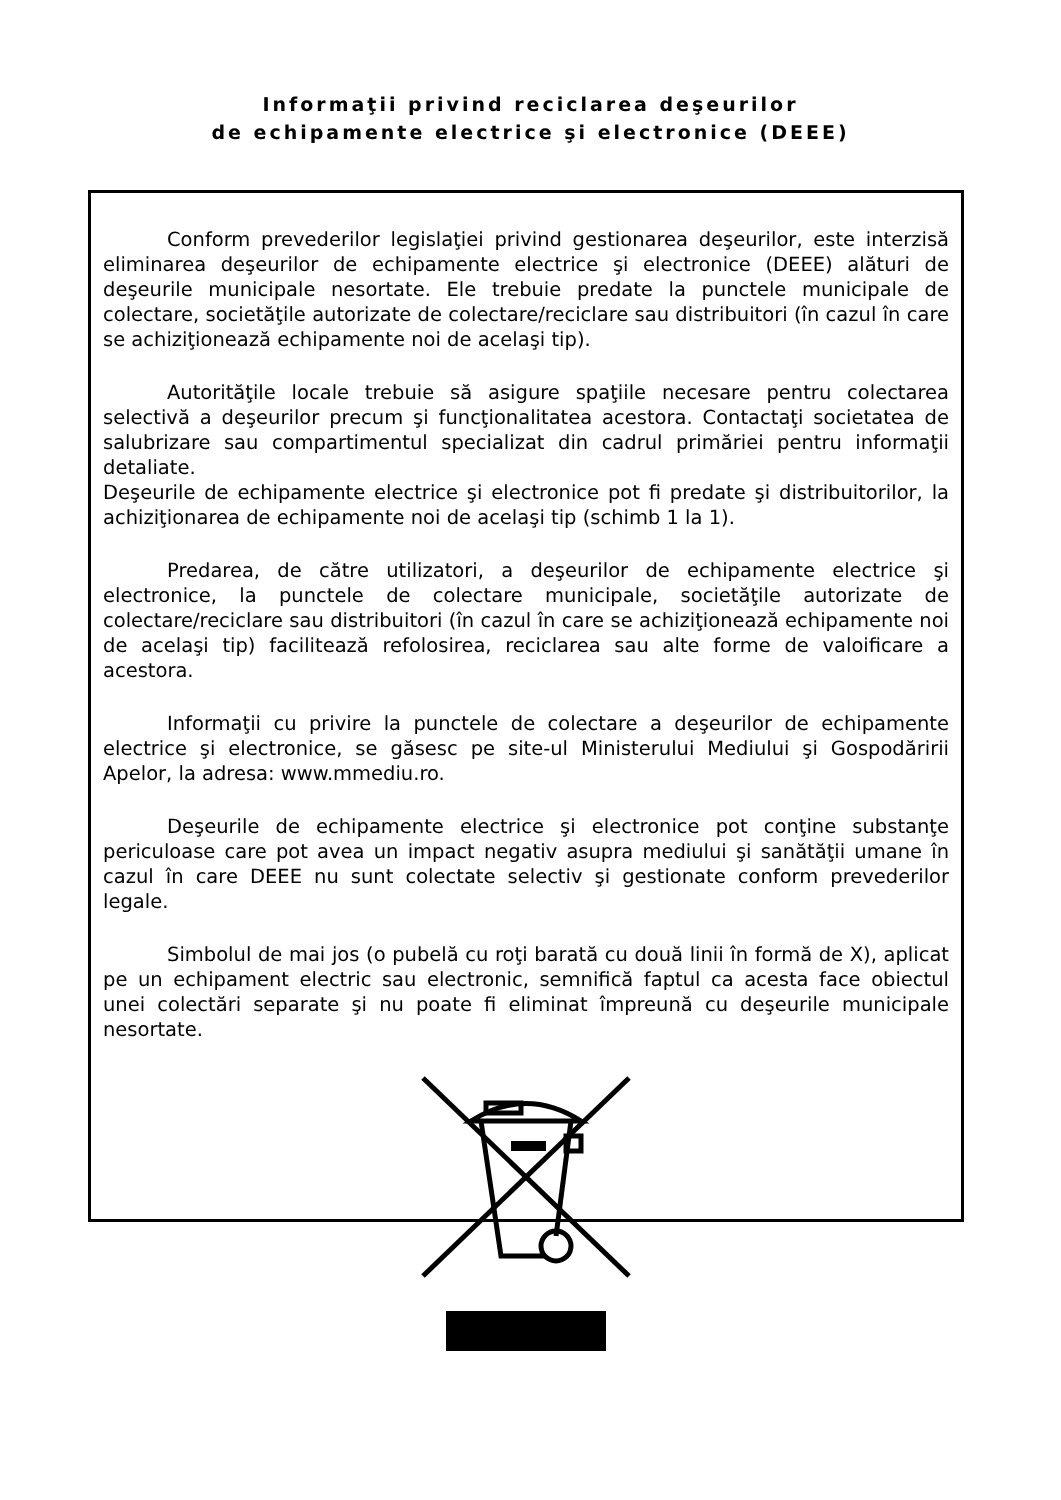Informaţii privind reciclarea deşeurilor
de echipamente electrice şi electronice (DEEE)
Conform prevederilor legislaţiei privind gestionarea deşeurilor, este interzisă eliminarea deşeurilor de echipamente electrice şi electronice (DEEE) alături de deşeurile municipale nesortate. Ele trebuie predate la punctele municipale de colectare, societăţile autorizate de colectare/reciclare sau distribuitori (în cazul în care se achiziţionează echipamente noi de acelaşi tip).
Autorităţile locale trebuie să asigure spaţiile necesare pentru colectarea selectivă a deşeurilor precum şi funcţionalitatea acestora. Contactaţi societatea de salubrizare sau compartimentul specializat din cadrul primăriei pentru informaţii detaliate.
Deşeurile de echipamente electrice şi electronice pot fi predate şi distribuitorilor, la achiziţionarea de echipamente noi de acelaşi tip (schimb 1 la 1).
Predarea, de către utilizatori, a deşeurilor de echipamente electrice şi electronice, la punctele de colectare municipale, societăţile autorizate de colectare/reciclare sau distribuitori (în cazul în care se achiziţionează echipamente noi de acelaşi tip) facilitează refolosirea, reciclarea sau alte forme de valoificare a acestora.
Informaţii cu privire la punctele de colectare a deşeurilor de echipamente electrice şi electronice, se găsesc pe site-ul Ministerului Mediului şi Gospodăririi Apelor, la adresa: www.mmediu.ro.
Deşeurile de echipamente electrice şi electronice pot conţine substanţe periculoase care pot avea un impact negativ asupra mediului şi sanătăţii umane în cazul în care DEEE nu sunt colectate selectiv şi gestionate conform prevederilor legale.
Simbolul de mai jos (o pubelă cu roţi barată cu două linii în formă de X), aplicat pe un echipament electric sau electronic, semnifică faptul ca acesta face obiectul unei colectări separate şi nu poate fi eliminat împreună cu deşeurile municipale nesortate.